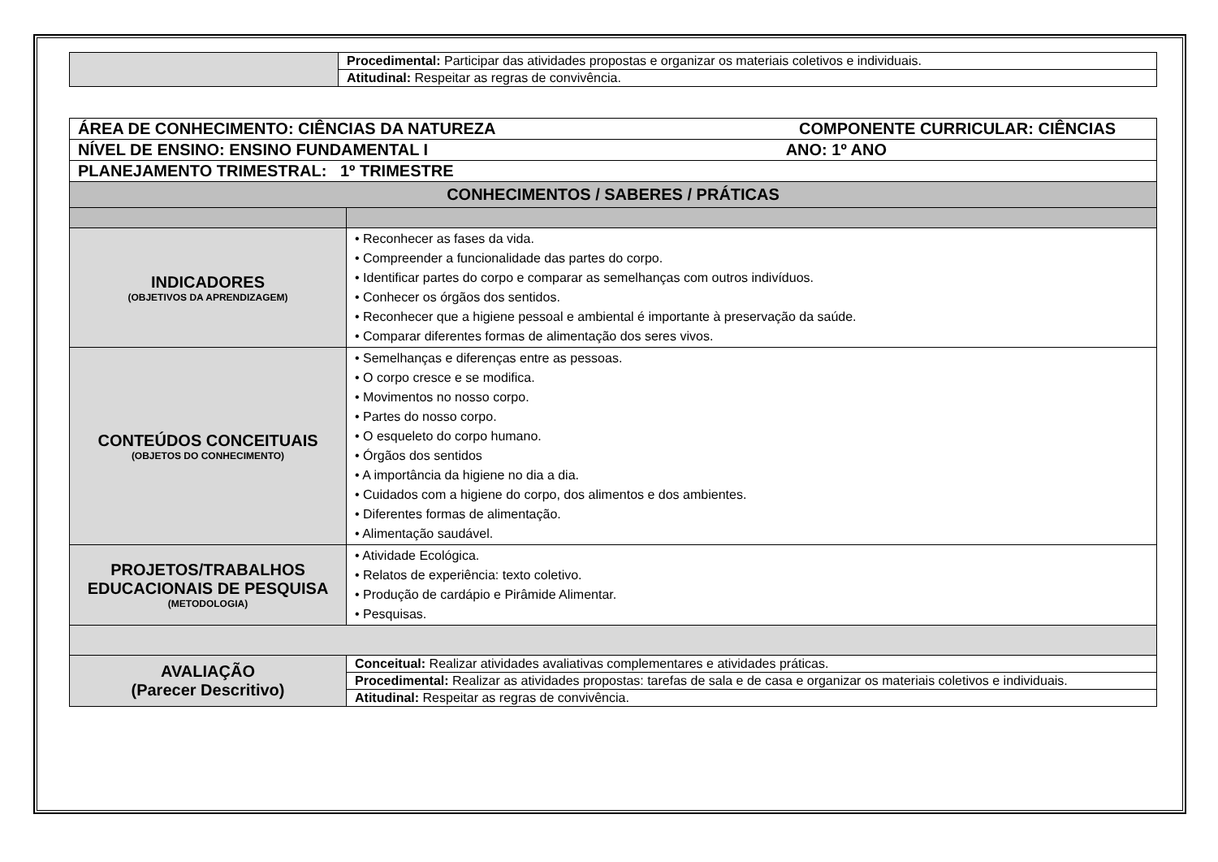| | Procedimental: Participar das atividades propostas e organizar os materiais coletivos e individuais. |
| | Atitudinal: Respeitar as regras de convivência. |
| ÁREA DE CONHECIMENTO: CIÊNCIAS DA NATUREZA COMPONENTE CURRICULAR: CIÊNCIAS | |
| NÍVEL DE ENSINO: ENSINO FUNDAMENTAL I ANO: 1º ANO | |
| PLANEJAMENTO TRIMESTRAL: 1º TRIMESTRE | |
| CONHECIMENTOS / SABERES / PRÁTICAS | |
| INDICADORES (OBJETIVOS DA APRENDIZAGEM) | • Reconhecer as fases da vida. • Compreender a funcionalidade das partes do corpo. • Identificar partes do corpo e comparar as semelhanças com outros indivíduos. • Conhecer os órgãos dos sentidos. • Reconhecer que a higiene pessoal e ambiental é importante à preservação da saúde. • Comparar diferentes formas de alimentação dos seres vivos. |
| CONTEÚDOS CONCEITUAIS (OBJETOS DO CONHECIMENTO) | • Semelhanças e diferenças entre as pessoas. • O corpo cresce e se modifica. • Movimentos no nosso corpo. • Partes do nosso corpo. • O esqueleto do corpo humano. • Órgãos dos sentidos • A importância da higiene no dia a dia. • Cuidados com a higiene do corpo, dos alimentos e dos ambientes. • Diferentes formas de alimentação. • Alimentação saudável. |
| PROJETOS/TRABALHOS EDUCACIONAIS DE PESQUISA (METODOLOGIA) | • Atividade Ecológica. • Relatos de experiência: texto coletivo. • Produção de cardápio e Pirâmide Alimentar. • Pesquisas. |
| AVALIAÇÃO (Parecer Descritivo) | Conceitual: Realizar atividades avaliativas complementares e atividades práticas. |
| | Procedimental: Realizar as atividades propostas: tarefas de sala e de casa e organizar os materiais coletivos e individuais. |
| | Atitudinal: Respeitar as regras de convivência. |